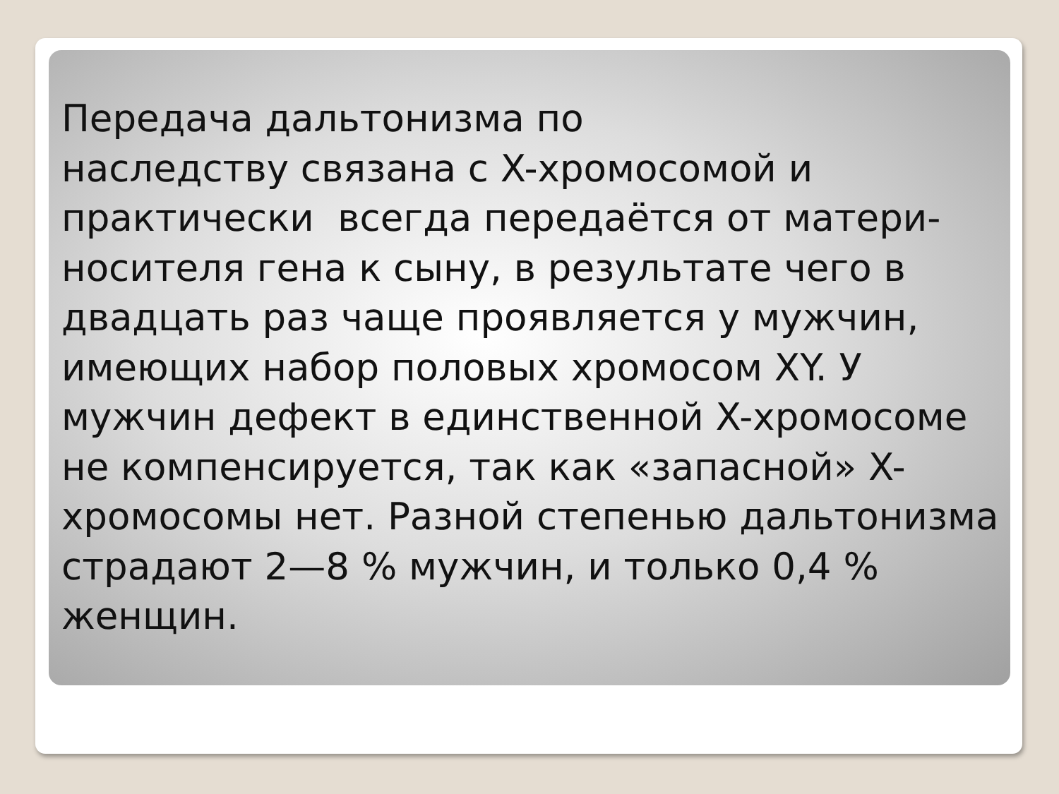Передача дальтонизма по
наследству связана с X-хромосомой и практически всегда передаётся от матери-носителя гена к сыну, в результате чего в двадцать раз чаще проявляется у мужчин, имеющих набор половых хромосом XY. У мужчин дефект в единственной X-хромосоме не компенсируется, так как «запасной» X-хромосомы нет. Разной степенью дальтонизма страдают 2—8 % мужчин, и только 0,4 % женщин.